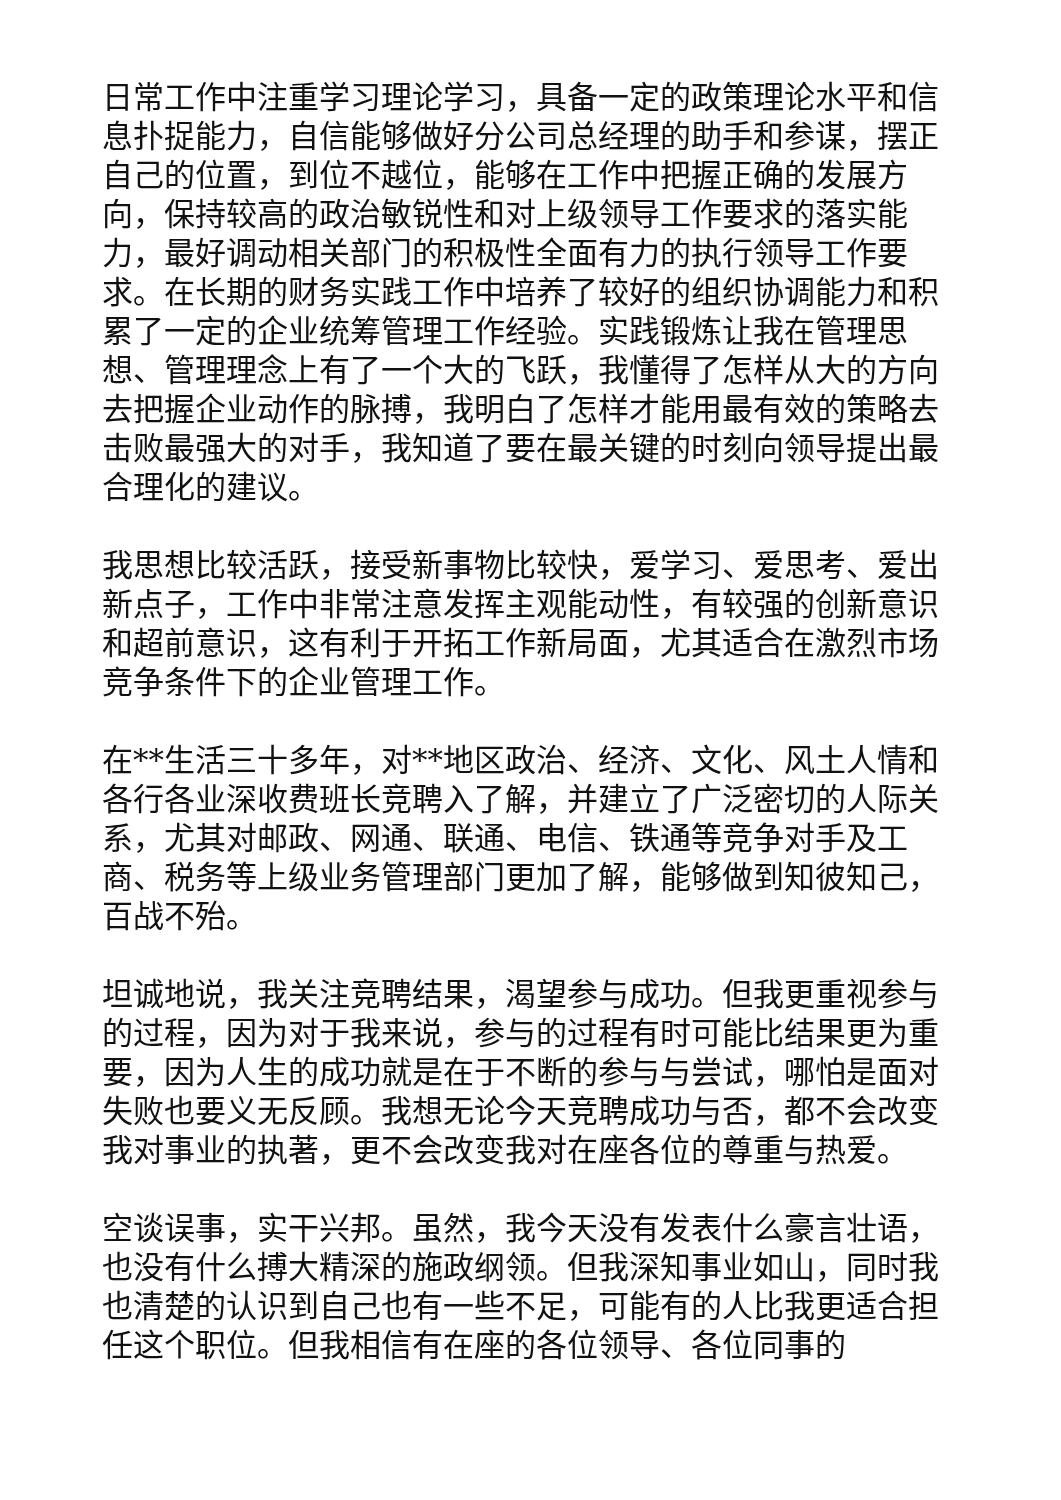日常工作中注重学习理论学习，具备一定的政策理论水平和信息扑捉能力，自信能够做好分公司总经理的助手和参谋，摆正自己的位置，到位不越位，能够在工作中把握正确的发展方向，保持较高的政治敏锐性和对上级领导工作要求的落实能力，最好调动相关部门的积极性全面有力的执行领导工作要求。在长期的财务实践工作中培养了较好的组织协调能力和积累了一定的企业统筹管理工作经验。实践锻炼让我在管理思想、管理理念上有了一个大的飞跃，我懂得了怎样从大的方向去把握企业动作的脉搏，我明白了怎样才能用最有效的策略去击败最强大的对手，我知道了要在最关键的时刻向领导提出最合理化的建议。
我思想比较活跃，接受新事物比较快，爱学习、爱思考、爱出新点子，工作中非常注意发挥主观能动性，有较强的创新意识和超前意识，这有利于开拓工作新局面，尤其适合在激烈市场竞争条件下的企业管理工作。
在**生活三十多年，对**地区政治、经济、文化、风土人情和各行各业深收费班长竞聘入了解，并建立了广泛密切的人际关系，尤其对邮政、网通、联通、电信、铁通等竞争对手及工商、税务等上级业务管理部门更加了解，能够做到知彼知己，百战不殆。
坦诚地说，我关注竞聘结果，渴望参与成功。但我更重视参与的过程，因为对于我来说，参与的过程有时可能比结果更为重要，因为人生的成功就是在于不断的参与与尝试，哪怕是面对失败也要义无反顾。我想无论今天竞聘成功与否，都不会改变我对事业的执著，更不会改变我对在座各位的尊重与热爱。
空谈误事，实干兴邦。虽然，我今天没有发表什么豪言壮语，也没有什么搏大精深的施政纲领。但我深知事业如山，同时我也清楚的认识到自己也有一些不足，可能有的人比我更适合担任这个职位。但我相信有在座的各位领导、各位同事的